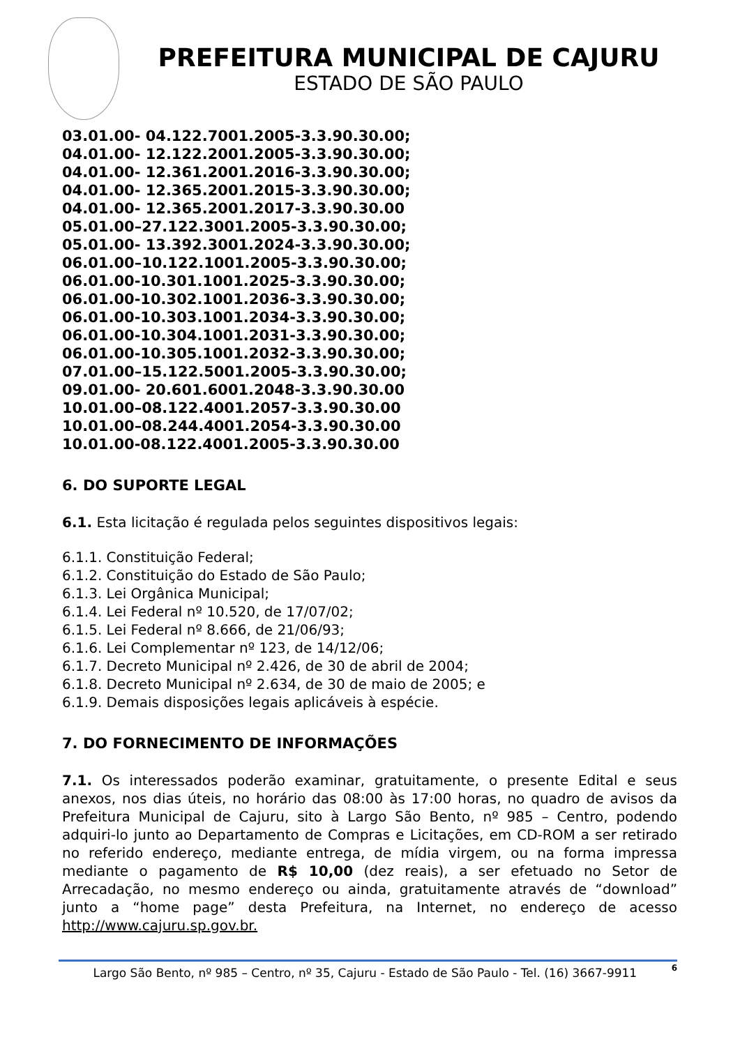PREFEITURA MUNICIPAL DE CAJURU
ESTADO DE SÃO PAULO
03.01.00- 04.122.7001.2005-3.3.90.30.00;
04.01.00- 12.122.2001.2005-3.3.90.30.00;
04.01.00- 12.361.2001.2016-3.3.90.30.00;
04.01.00- 12.365.2001.2015-3.3.90.30.00;
04.01.00- 12.365.2001.2017-3.3.90.30.00
05.01.00–27.122.3001.2005-3.3.90.30.00;
05.01.00- 13.392.3001.2024-3.3.90.30.00;
06.01.00–10.122.1001.2005-3.3.90.30.00;
06.01.00-10.301.1001.2025-3.3.90.30.00;
06.01.00-10.302.1001.2036-3.3.90.30.00;
06.01.00-10.303.1001.2034-3.3.90.30.00;
06.01.00-10.304.1001.2031-3.3.90.30.00;
06.01.00-10.305.1001.2032-3.3.90.30.00;
07.01.00–15.122.5001.2005-3.3.90.30.00;
09.01.00- 20.601.6001.2048-3.3.90.30.00
10.01.00–08.122.4001.2057-3.3.90.30.00
10.01.00–08.244.4001.2054-3.3.90.30.00
10.01.00-08.122.4001.2005-3.3.90.30.00
6. DO SUPORTE LEGAL
6.1. Esta licitação é regulada pelos seguintes dispositivos legais:
6.1.1. Constituição Federal;
6.1.2. Constituição do Estado de São Paulo;
6.1.3. Lei Orgânica Municipal;
6.1.4. Lei Federal nº 10.520, de 17/07/02;
6.1.5. Lei Federal nº 8.666, de 21/06/93;
6.1.6. Lei Complementar nº 123, de 14/12/06;
6.1.7. Decreto Municipal nº 2.426, de 30 de abril de 2004;
6.1.8. Decreto Municipal nº 2.634, de 30 de maio de 2005; e
6.1.9. Demais disposições legais aplicáveis à espécie.
7. DO FORNECIMENTO DE INFORMAÇÕES
7.1. Os interessados poderão examinar, gratuitamente, o presente Edital e seus anexos, nos dias úteis, no horário das 08:00 às 17:00 horas, no quadro de avisos da Prefeitura Municipal de Cajuru, sito à Largo São Bento, nº 985 – Centro, podendo adquiri-lo junto ao Departamento de Compras e Licitações, em CD-ROM a ser retirado no referido endereço, mediante entrega, de mídia virgem, ou na forma impressa mediante o pagamento de R$ 10,00 (dez reais), a ser efetuado no Setor de Arrecadação, no mesmo endereço ou ainda, gratuitamente através de “download” junto a “home page” desta Prefeitura, na Internet, no endereço de acesso http://www.cajuru.sp.gov.br.
Largo São Bento, nº 985 – Centro, nº 35, Cajuru - Estado de São Paulo - Tel. (16) 3667-9911 6